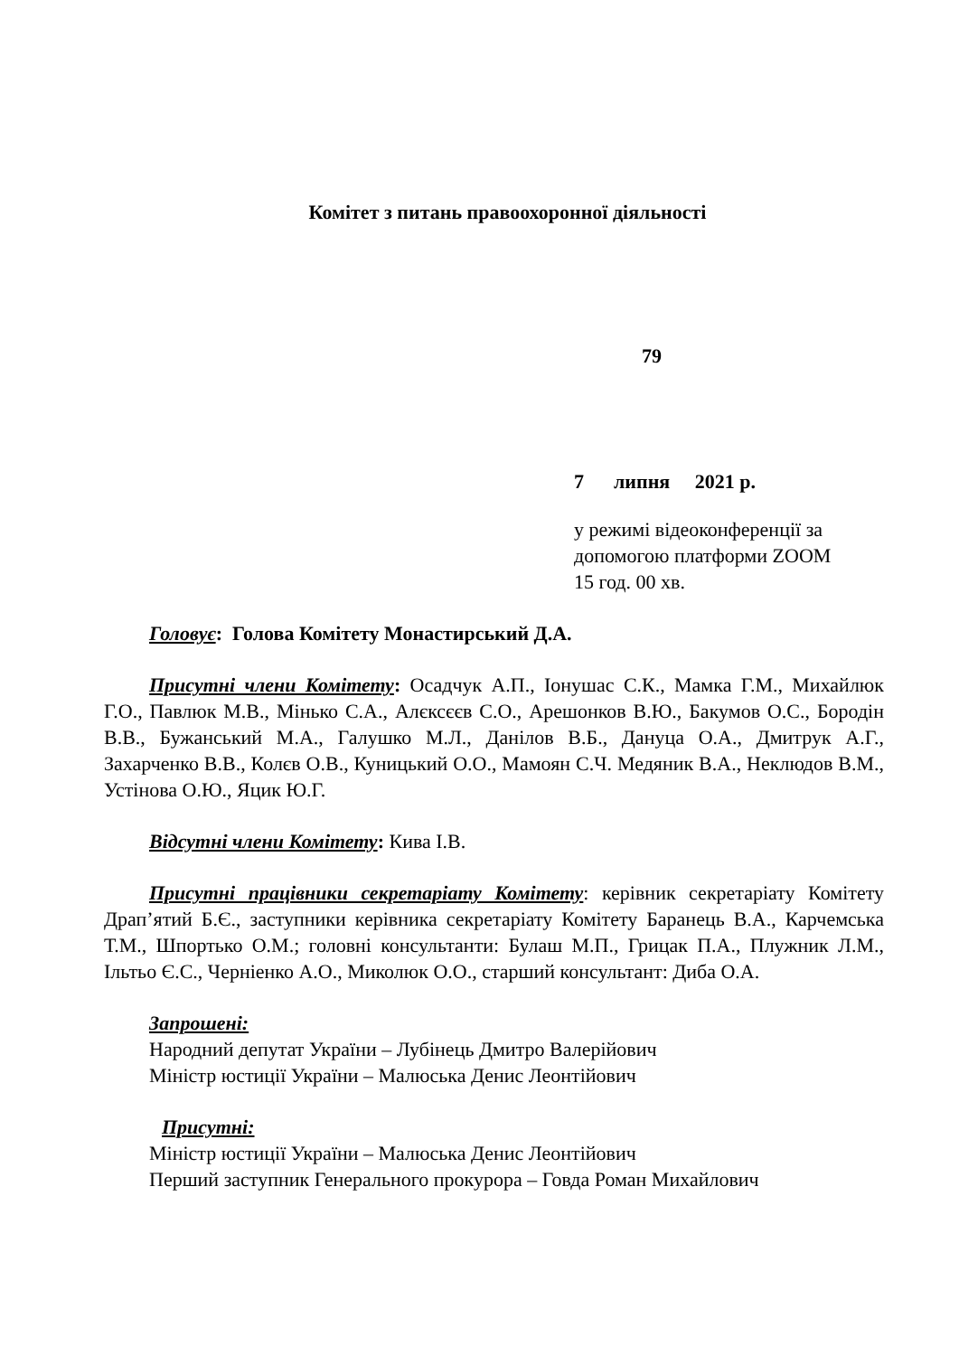Комітет з питань правоохоронної діяльності
79
7 липня 2021 р.
у режимі відеоконференції за
допомогою платформи ZOOM
15 год. 00 хв.
Головує: Голова Комітету Монастирський Д.А.
Присутні члени Комітету: Осадчук А.П., Іонушас С.К., Мамка Г.М., Михайлюк Г.О., Павлюк М.В., Мінько С.А., Алєксєєв С.О., Арешонков В.Ю., Бакумов О.С., Бородін В.В., Бужанський М.А., Галушко М.Л., Данілов В.Б., Дануца О.А., Дмитрук А.Г., Захарченко В.В., Колєв О.В., Куницький О.О., Мамоян С.Ч. Медяник В.А., Неклюдов В.М., Устінова О.Ю., Яцик Ю.Г.
Відсутні члени Комітету: Кива І.В.
Присутні працівники секретаріату Комітету: керівник секретаріату Комітету Драп’ятий Б.Є., заступники керівника секретаріату Комітету Баранець В.А., Карчемська Т.М., Шпортько О.М.; головні консультанти: Булаш М.П., Грицак П.А., Плужник Л.М., Ільтьо Є.С., Черніенко А.О., Миколюк О.О., старший консультант: Диба О.А.
Запрошені:
Народний депутат України – Лубінець Дмитро Валерійович
Міністр юстиції України – Малюська Денис Леонтійович
Присутні:
Міністр юстиції України – Малюська Денис Леонтійович
Перший заступник Генерального прокурора – Говда Роман Михайлович